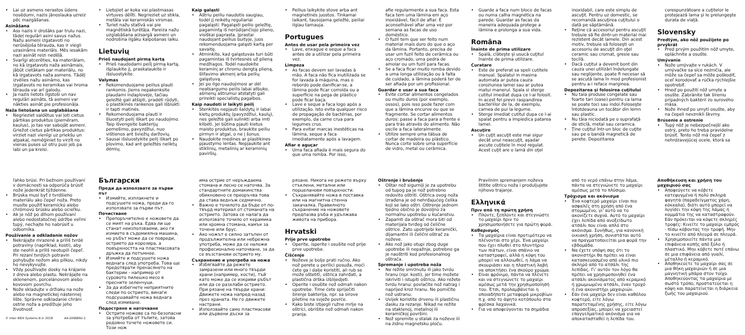• Lai uz asmens nerastos ūdens nosēdumi, nazis jānoslauka uzreiz pēc mazgāšanas.
Asināšana
• Ass nazis ir drošāks par trulu nazi, tādeļ regulāri asini savus nažus. Nažu asmeņi izgatavoti no nerūsējoša tērauda, kas ir viegli uzasināms materiāls. Mēs iesakām nazi asināt reizi nedēļā.
• Svarīgi atcerēties, ka materiālam, no kā izgatavots naža asināmais, jābūt cietākam par materiālu, no kā izgatavots naža asmens. Tādēļ izvēlies nažu asināmo, kas izgatavots no keramikas vai hroma tērauda vai arī galodu.
• Ja nazis lietots ilgstoši un nav regulāri asināts, tā asmeni var nākties asināt pie profesionāļa.
Naža lietošana un uzglabāšana
• Negrieziet saldētus vai ļoti cietus pārtikas produktus (piemēram, kaulus), jo tas var sabojāt asmeni. Griežot cietus pārtikas produktus: virziet nazi vienīgi uz priekšu un atpakaļ, nemēģiniet to virzīt no vienas puses uz otru pusi jeb pa labi un pa kreisi.
• Lietojiet ar koka vai plastmasas virtuves dēlīti. Negrieziet uz stikla, metāla vai keramiskās virsmas.
• Turiet nažu statīvā vai pie magnētiskā turētāja. Pareiza nažu uzglabāšana aizsargā asmeni un nodrošina ilgāku kalpošanas laiku.
Lietuvių
Prieš naudojant pirmą kartą
• Prieš naudodami peilį pirmą kartą, išplaukite jį, praskalaukite ir išsluostykite.
Valymas
• Rekomenduojame peilius plauti rankomis. Jiems nepakenksite plaudami indaplovėje, tačiau geležtė gali atšipti, pradėti rūdyti, o plastikinės rankenos gali išblukti ir tapti matinės.
• Rekomenduojama plauti ir šluostyti peilį iškart po naudojimo. Taip išvengsite bakterijų pernešimo, pavyzdžiui, nuo vištienos ant šviežių daržovių.
• Sausai išsluostykite peilį iškart po plovimo, kad ant geležtės neliktų dėmių.
Kaip galąsti
• Aštriu peiliu naudotis saugiau, todėl jį reikėtų reguliariai pagaląsti. Pagaląsti peilio geležtę, pagamintą iš nerūdijančiojo plieno, visiškai paprasta. Įprastai naudojant peilius buityje, juos rekomenduojama galąsti kartą per savaitę.
• Atminkite, kad galąstuvas turi būti pagamintas iš tvirtesnės už plieną medžiagos. Todėl naudokite keraminį ar chromu dengtą plieną, šlifavimo akmenį arba peilių galąstuvą.
• Jei po ilgo naudojimosi ar dėl neatsargumo peilis labai atbuko, ašmenų aštrumui atstatyti gali prireikti specialistų pagalbos.
Kaip naudoti ir laikyti peilį
• Stenkitės nepjauti šaldytų ir labai kietų produktų (pavyzdžiui, kaulų), nes geležtė gali sulinkti arba imti klibėti. Jei būtina pjauti kietus maisto produktus, braukite peiliu pirmyn ir atgal, o ne į šonus.
• Naudokite medines ar plastikines pjaustymo lentas. Nepjaukite ant stiklinių, metalinių ar keraminių paviršių.
• Peilius laikykite stove arba ant magnetinės juostos. Tinkamai laikant, tausojama geležtė, peiliai ilgiau tarnauja.
Portugues
Antes de usar pela primeira vez
• Lave, enxague e seque a faca antes de a utilizar pela primeira vez.
Limpeza
• As facas devem ser lavadas à mão. A faca não fica inutilizada se for lavada à máquina, mas o rebordo pode danificar-se, a lâmina pode ficar corroída ou a superfície na pega de plástico pode ficar baça.
• Lave e seque a faca logo após a utilização. Isto evita qualquer risco de propagação de bactérias, por exemplo, da carne crua para legumes crus.
• Para evitar marcas inestéticas na lâmina, seque a faca imediatamente após a lavagem.
Afiar e aguçar
• Uma faca afiada é mais segura do que uma romba. Por isso,
afie regularmente a sua faca. Esta faca tem uma lâmina em aço inoxidável, fácil de afiar. É aconselhável afiar uma vez por semana as facas de uso doméstico.
• O fuzil tem que ser feito num material mais duro do que o aço da lâmina. Portanto, precisa de usar um fuzil feito de cerâmica ou aço cromado, uma pedra de amolar ou um fuzil para facas.
• Se a faca ficar muito romba devido a uma longa utilização ou à falta de cuidado, a lâmina poderá ter de ser afiada por um profissional.
Guardar e usar a sua faca
• Evite cortar alimentos congelados ou muito duros (por exemplo, ossos), pois isso pode fazer com que a lâmina encurve ou que se fragmente. Se cortar alimentos duros: passe a faca para a frente e para trás através do alimento. Não oscile a faca lateralmente.
• Utilize sempre uma tábua de cortar de madeira ou plástico. Nunca corte sobre uma superfície de vidro, metal ou cerâmica.
• Guarde a faca num bloco de facas ou numa calha magnética na parede. Guardar as facas da maneira adequada protege a lâmina e prolonga a sua vida.
Româna
Înainte de prima utilizare
• Spală, clăteşte şi usucă cuţitul înainte de prima utilizare.
Curatare
• Este de preferat sa speli cutitele manual. Spalatul in masina automata ar putea cauza coroziunea lamei sau ar putea matui manerul. Spala si sterge cutitul imediat dupa ce l-ai folosit. In acest fel previi raspandirea bacteriilor de la, de exemplu, carnea de pui la legume.
• Sterge imediat cutitul dupa ce l-ai spalat pentru a impiedica patarea lamei.
Ascuţire
• Un cuţit ascuţit este mai sigur decât unul neascuţit, aşadar ascute cuţitele în mod regulat. Acest cuţit are o lamă din oţel
inoxidabil, care este simplu de ascuţit. Pentru uz domestic, se recomandă ascuţirea cuţitului o dată pe săptămână.
• Reţine că accesoriul pentru ascuţit trebuie să fie dintr-un material mai rezistent decât lamele. Din acest motiv, trebuie să foloseşti un accesoriu de ascuţit din oţel ceramic sau cromat, gresie sau tocilă.
• Dacă cuţitul a devenit bont din cauza unei utilizări îndelungate sau neglijente, poate fi necesar să se ascută lama în mod profesionist pentru a-i reface marginea.
Depozitarea şi folosirea cuţitului
• Nu taia produse congelate sau foarte tari (oase) pentru ca lama se poate toci sau indoi.Foloseşte întotdeauna un tocător din lemn sau plastic.
• Nu tăia niciodată pe o suprafaţă de sticlă, metal sau ceramica.
• Ţine cuţitul într-un bloc de cuţite sau pe o bandă magnetică de perete. Depozitarea
corespunzătoare a cuţitelor le protejează lama şi le prelungeşte durata de viaţă.
Slovensky
Predtým, ako nôž použijete po prvýkrát
• Pred prvým použitím nôž umyte, opláchnite a osušte.
Umývanie
• Nože umývajte v rukách. V umývačke sa síce nezničia, ale môže sa čepeľ sa môže poškodiť, oceľ korodovať a rúčka rýchlejšie opotrebiť.
• Hneď po použití nôž umyte a osušte. Zabránite tak šíreniu prípadných baktérií zo surového mäsa.
• Nože ihneď po umytí osušte, aby na čepeli nevznikli škvrny.
Brúsenie a ostrenie
• Tupý nôž je nebezpečnejší ako ostrý, preto ho treba pravidelne brúsiť. Tento nôž má čepeľ z nehrdzavejúcej ocele, ktorá sa
ľahko brúsi. Pri bežnom používaní v domácnosti sa odporúča brúsiť nože jedenkrát týždenne.
• Brúska musí byť z tvrdšieho materiálu ako čepeľ noža. Preto musíte použiť keramickú alebo chrómovú brúsku alebo ocieľku.
• Ak je nôž po dlhom používaní alebo nedostatočnej údržbe veľmi tupý, nechajte ho nabrúsiť u odborníka.
Používanie a odkladanie nožov
• Nekrájajte mrazené a príliš tvrdé potraviny (napríklad, kosti), aby ste neohli a príliš neotupili čepeľ. Pri rezaní tvrdých potravín pohybujte nožom ako pílkou, nikdy ho nevykyvujte.
• Vždy používajte dosky na krájanie z dreva alebo plastu. Nekrájajte na sklenenom, porcelánovom alebo kovovom povrchu.
• Nože skladujte v držiaku na nože alebo na magnetickej nástennej lište. Správne odkladanie chráni ostrie noža a predlžuje jeho životnosť.
© Inter IKEA Systems B.V. 2018 AA-2096892-2
Български
Преди да използвате за първи път
• Измийте, изплакнете и подсушете ножа, преди да го използвате за първи път.
Почистване
• Препоръчително е ножовете да се мият на ръка. Едва ли ще станат неизползваеми, ако ги измиете в съдомиялна машина, но ръбът може да се повреди, острието да корозира, а повърхността на пластмасовата дръжка да потъмнее.
• Измийте и подсушете ножа веднага след употреба. Това ще предотврати пренасянето на бактерии - например от суровото пилешко месо в пресните зеленчуци.
• За да избегнете неприятните следи по острието, винаги подсушавайте ножа веднага след измиване.
Подостряне и наточване
• Острите ножове са по-безопасни за употреба от тъпите, затова редовно точете ножовете си. Този нож
има острие от неръждаема стомана и лесно се наточва. За стандартните домакинства обикновено се преоръчва това да става веднъж седмично.
• Важно е точилото да бъде от по-твърд материал от стоманата на острието. Затова се налага да използвате точило от керамика или хромна стомана, камък за точене или брус.
• Ако ножът е силно затъпен от продължителна или небрежна употреба, може да се наложи професионално наточване, за да се възстанови острието му.
Съхранение и употреба на ножа
• Избягвайте да режете замразени или много твърди храни (например, кости), тъй като може да се изкриви ръбът или да се разхлаби острието. При рязане на твърди храни: Движете ножа напред-назад през храната. Не го движете настрани.
• Използвайте само пластмасови или дървени дъски за
рязане. Никога не режете върху стъклени, метални или порцеланови повърхности.
• Съхранявайте ножа в поставка или на магнитна стенна закачалка. Правилното съхранение на ножовете предпазва ръба и удължава живота на прибора.
Hrvatski
Prije prve upotrebe
• Operite, isperite i osušite nož prije prve upotrebe.
Čišćenje
• Noževe je bolje prati ručno. Ako nož perete u perilici posuđa, moći ćete ga i dalje koristiti, ali rub se može oštetiti, oštrica zahrđati, a plastična drška izblijedjeti.
• Operite i osušite nož odmah nakon upotrebe. Time ćete spriječiti širenje bakterija, npr. sa sirove piletine na svježe povrće.
• Kako biste izbjegli ružne mrlje na oštrici, obrišite nož odmah nakon pranja.
Oštrenje i brušenje
• Oštar nož sigurniji je za upotrebu od tupog pa je nož potrebno redovito oštriti. Oštrica ovog noža izrađena je od nehrđajućeg čelika koji se lako oštri. Oštrenje jednom tjedno obično je dovoljno za normalnu upotrebu u kućanstvu.
• Zapamti da oštrač mora biti od materijala tvrđeg od čelične oštrice. Zato upotrijebi keramički, dijamantni ili čelični oštrač za noževe.
• Ako nož jako otupi zbog duge upotrebe ili nepažnje, potrebno ga je naoštriti kod profesionalnog oštrača.
Spremanje i upotreba noža
• Ne režite smrznutu ili jako tvrdu hranu (npr. kosti), jer time možete iskriviti i istupiti oštricu. Ako režete tvrdu hranu: povlačite nož natrag i naprijed kroz hranu. Ne pomičite nož ustranu.
• Uvijek koristite drvenu ili plastičnu dasku za rezanje. Nikad ne režite na staklenoj, metalnoj ili keramičkoj površini.
• Nož spremite u stalak za noževe ili na zidnu magnetsku ploču.
Pravilnim spremanjem noževa štitite oštricu noža i produljujete njihovo trajanje.
Ελληνικά
Πριν από τη πρώτη χρήση
• Πλύντε, ξεπλύντε και στεγνώστε το μαχαίρι πριν το χρησιμοποιήσετε για πρώτη φορά.
Καθαρισμός
• Τα μαχαίρια είναι προτιμότερο να πλένονται στο χέρι. Ένα μαχαίρι που έχει πλυθεί στο πλυντήριο των πιάτων, είναι σπάνιο να καταστραφεί, αλλά η κόψη του μπορεί να αλλοιωθεί, η λάμα να σκουριάσει και η πλαστική λαβή να αποκτήσει ένα σκούρο χρώμα.
• Είναι φρόνιμο, πάντα να πλένετε και να στεγνώνετε το μαχαίρι αμέσως μετά την χρησιμοποίησή του. Έτσι, προλαμβάνεται η οποιαδήποτε μεταφορά μικροβίων π.χ. από το άψητο κοτόπουλο στα φρέσκα λαχανικά.
• Για να αποφεύγονται τα σημάδια
από το νερό επάνω στην λάμα, πάντα να στεγνώνετε το μαχαίρι αμέσως μετά το πλύσιμο.
Τρόχισμα και ακόνισμα
• Ένα κοφτερό μαχαίρι είναι πιο ασφαλές στη χρήση από ένα στομωμένο, γι' αυτό να το ακονίζετε συχνά. Αυτό το μαχαίρι έχει λεπίδα από ανοξείδωτο ατσάλι που είναι απλό στο ακόνισμα. Συνήθως, για κανονική οικιακή χρήση, συνιστάται αυτό να πραγματοποιείται μια φορά την εβδομάδα.
• Να έχετε υπόψη σας ότι το ακονιστήρι θα πρέπει να είναι κατασκευασμένο από υλικό πιο σκληρό από το ατσάλι της λεπίδας. Γι' αυτόν τον λόγο θα πρέπει να χρησιμοποιηθεί ένα ατσάλι ακονίσματος από κεραμικό ή χρωμιωμένο ατσάλι, έναν τροχό ή ένα ακονιστήρι μαχαιριών.
• Εάν ένα μαχαίρι δεν είναι καθόλου κοφτερό, είτε λόγω παρατεταμένης χρήσης, είτε λόγω απροσεξίας, μπορεί να χρειαστεί επαγγελματικό ακόνισμα για να αποκατασταθεί η λεπίδα του.
Αποθήκευση και χρήση του μαχαιριού σας
• Αποφεύγετε να κόβετε κατεψυγμένα ή πολύ σκληρά φαγητά (παραδείγματος χάρη, κόκκαλα), διότι αυτό μπορεί να λυγίσει την κόψη της λάμας ή κομμάτια της να καταστραφούν. Εάν πρόκειται να κόψετε σκληρές τροφές: Κινείτε το μαχαίρι εμπρός - πίσω κόβοντας την τροφή. Μην το κινείτε από πλευρά σε πλευρά.
• Χρησιμοποιείτε πάντα μια επιφάνεια κοπής από ξύλο ή πλαστικό. Μην κόβετε ποτέ επάνω σε μια επιφάνεια από γυαλί, μέταλλο ή κεραμικό.
• Αποθηκεύετε το μαχαίρι σας σε μια θήκη μαχαιριών ή σε μια μαγνητική μπάρα στον τοίχο. Αποθηκεύοντας τα μαχαίρια με σωστό τρόπο, προστατεύεται η κόψη και παρατείνεται η διάρκεια ζωής του μαχαιριού.